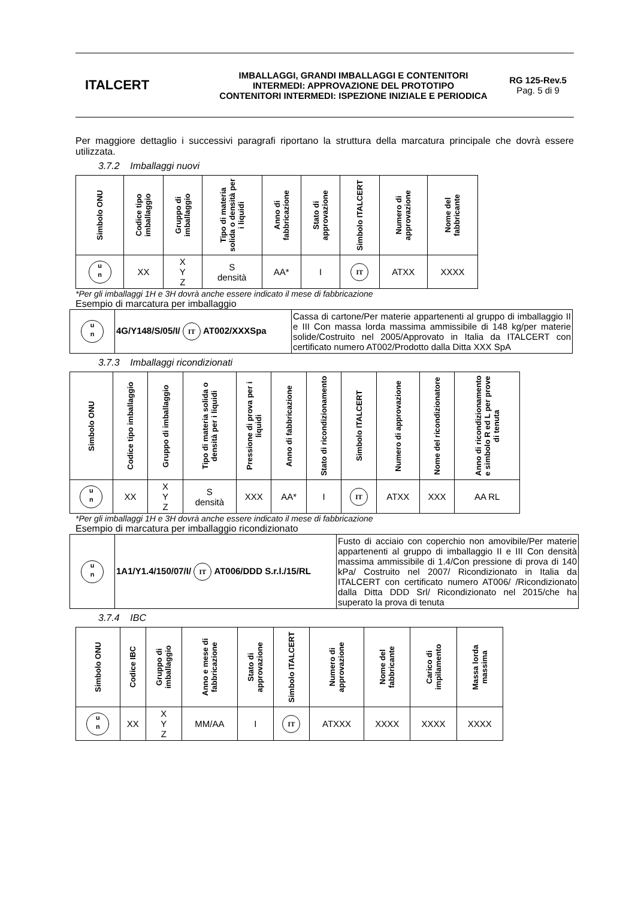ITALCERT
IMBALLAGGI, GRANDI IMBALLAGGI E CONTENITORI
INTERMEDI: APPROVAZIONE DEL PROTOTIPO
CONTENITORI INTERMEDI: ISPEZIONE INIZIALE E PERIODICA
RG 125-Rev.5
Pag. 5 di 9
Per maggiore dettaglio i successivi paragrafi riportano la struttura della marcatura principale che dovrà essere utilizzata.
3.7.2 Imballaggi nuovi
| Simbolo ONU | Codice tipo imballaggio | Gruppo di imballaggio | Tipo di materia solida o densità per i liquidi | Anno di fabbricazione | Stato di approvazione | Simbolo ITALCERT | Numero di approvazione | Nome del fabbricante |
| --- | --- | --- | --- | --- | --- | --- | --- | --- |
| u n | XX | X Y Z | S densità | AA* | I | IT | ATXX | XXXX |
*Per gli imballaggi 1H e 3H dovrà anche essere indicato il mese di fabbricazione
Esempio di marcatura per imballaggio
| u n | 4G/Y148/S/05/I/ IT AT002/XXXSpa | Cassa di cartone/Per materie appartenenti al gruppo di imballaggio II e III Con massa lorda massima ammissibile di 148 kg/per materie solide/Costruito nel 2005/Approvato in Italia da ITALCERT con certificato numero AT002/Prodotto dalla Ditta XXX SpA |
3.7.3 Imballaggi ricondizionati
| Simbolo ONU | Codice tipo imballaggio | Gruppo di imballaggio | Tipo di materia solida o densità per i liquidi | Pressione di prova per i liquidi | Anno di fabbricazione | Stato di ricondizionamento | Simbolo ITALCERT | Numero di approvazione | Nome del ricondizionatore | Anno di ricondizionamento e simbolo R ed L per prove di tenuta |
| --- | --- | --- | --- | --- | --- | --- | --- | --- | --- | --- |
| u n | XX | X Y Z | S densità | XXX | AA* | I | IT | ATXX | XXX | AA RL |
*Per gli imballaggi 1H e 3H dovrà anche essere indicato il mese di fabbricazione
Esempio di marcatura per imballaggio ricondizionato
| u n | 1A1/Y1.4/150/07/I/ IT AT006/DDD S.r.l./15/RL | Fusto di acciaio con coperchio non amovibile/Per materie appartenenti al gruppo di imballaggio II e III Con densità massima ammissibile di 1.4/Con pressione di prova di 140 kPa/ Costruito nel 2007/ Ricondizionato in Italia da ITALCERT con certificato numero AT006/ /Ricondizionato dalla Ditta DDD Srl/ Ricondizionato nel 2015/che ha superato la prova di tenuta |
3.7.4 IBC
| Simbolo ONU | Codice IBC | Gruppo di imballaggio | Anno e mese di fabbricazione | Stato di approvazione | Simbolo ITALCERT | Numero di approvazione | Nome del fabbricante | Carico di impilamento | Massa lorda massima |
| --- | --- | --- | --- | --- | --- | --- | --- | --- | --- |
| u n | XX | X Y Z | MM/AA | I | IT | ATXXX | XXXX | XXXX | XXXX |